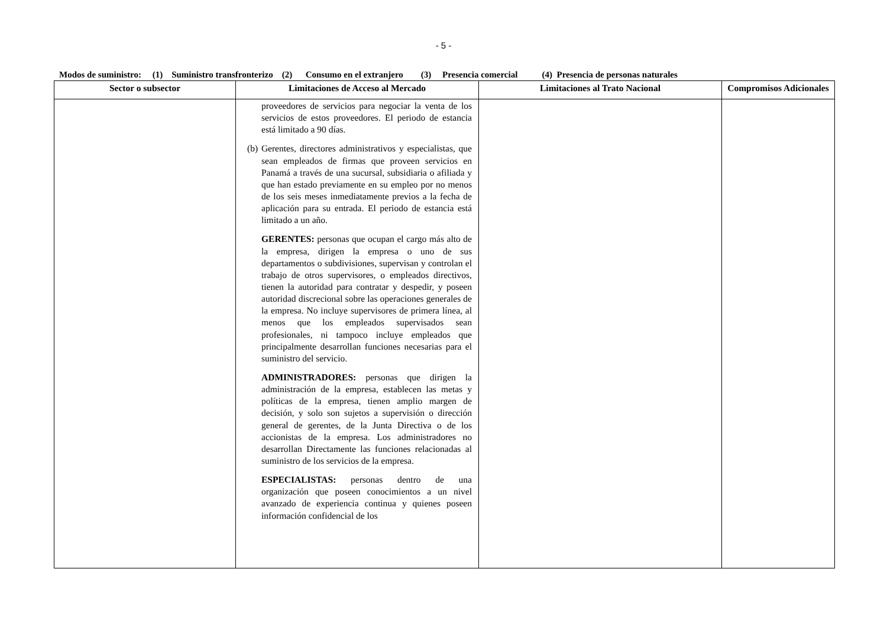- 5 -
Modos de suministro: (1) Suministro transfronterizo (2) Consumo en el extranjero (3) Presencia comercial (4) Presencia de personas naturales
| Sector o subsector | Limitaciones de Acceso al Mercado | Limitaciones al Trato Nacional | Compromisos Adicionales |
| --- | --- | --- | --- |
| | proveedores de servicios para negociar la venta de los servicios de estos proveedores. El periodo de estancia está limitado a 90 días. (b) Gerentes, directores administrativos y especialistas, que sean empleados de firmas que proveen servicios en Panamá a través de una sucursal, subsidiaria o afiliada y que han estado previamente en su empleo por no menos de los seis meses inmediatamente previos a la fecha de aplicación para su entrada. El periodo de estancia está limitado a un año. GERENTES: personas que ocupan el cargo más alto de la empresa, dirigen la empresa o uno de sus departamentos o subdivisiones, supervisan y controlan el trabajo de otros supervisores, o empleados directivos, tienen la autoridad para contratar y despedir, y poseen autoridad discrecional sobre las operaciones generales de la empresa. No incluye supervisores de primera línea, al menos que los empleados supervisados sean profesionales, ni tampoco incluye empleados que principalmente desarrollan funciones necesarias para el suministro del servicio. ADMINISTRADORES: personas que dirigen la administración de la empresa, establecen las metas y políticas de la empresa, tienen amplio margen de decisión, y solo son sujetos a supervisión o dirección general de gerentes, de la Junta Directiva o de los accionistas de la empresa. Los administradores no desarrollan Directamente las funciones relacionadas al suministro de los servicios de la empresa. ESPECIALISTAS: personas dentro de una organización que poseen conocimientos a un nivel avanzado de experiencia continua y quienes poseen información confidencial de los | | |